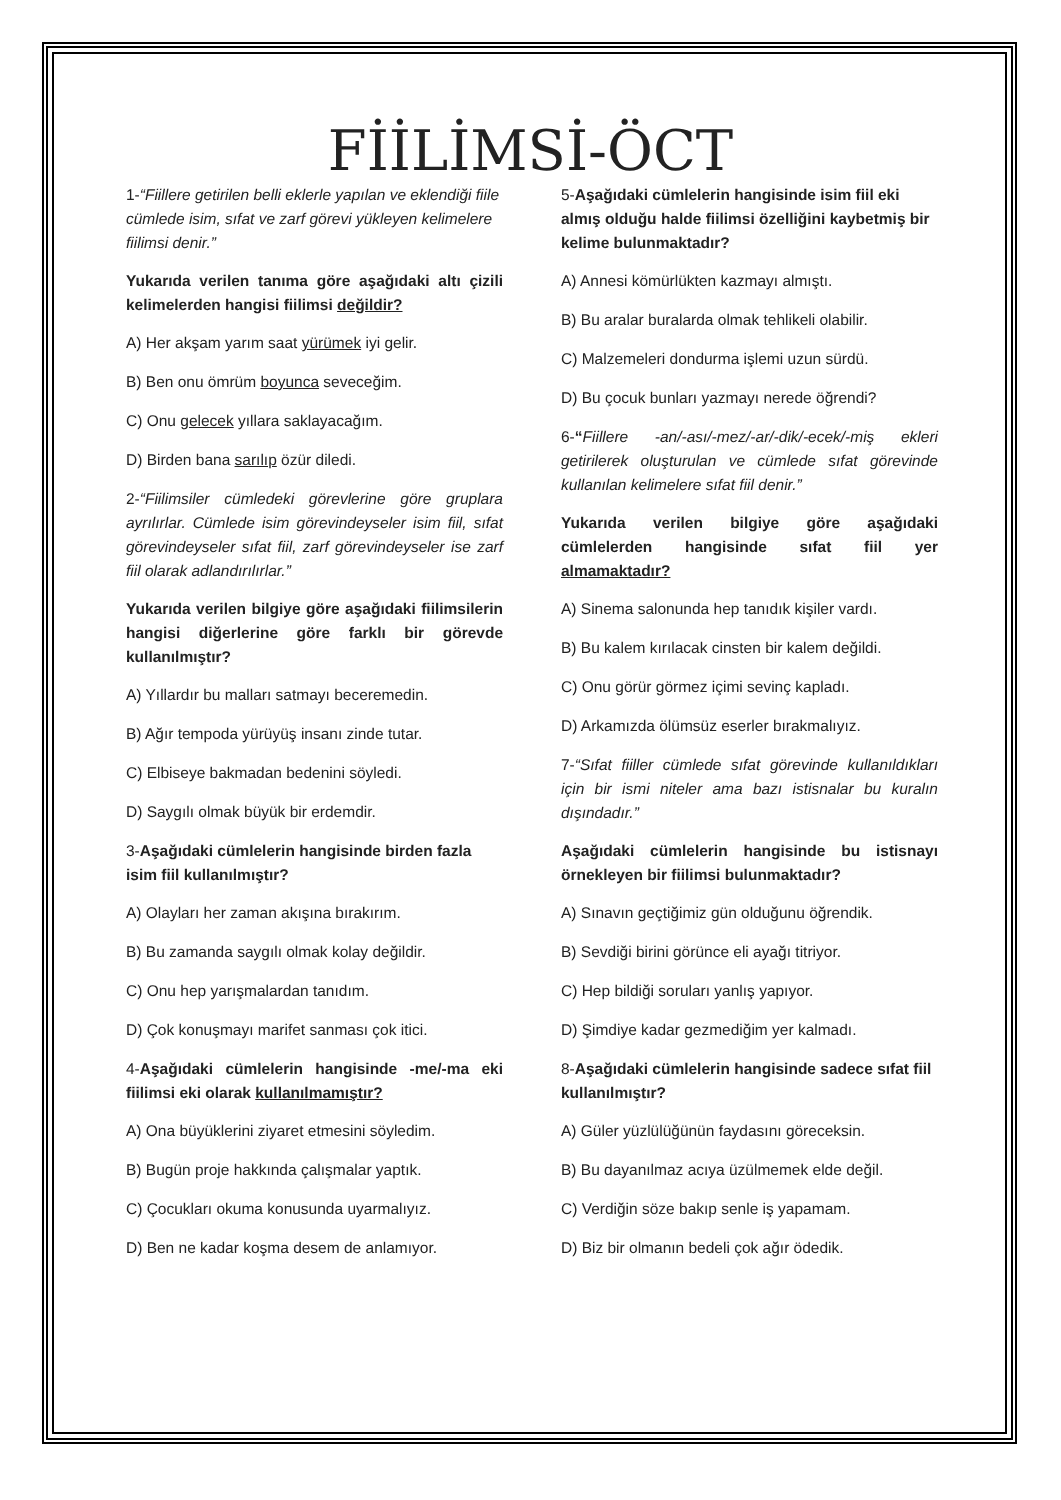FİİLİMSİ-ÖCT
1-“Fiillere getirilen belli eklerle yapılan ve eklendiği fiile cümlede isim, sıfat ve zarf görevi yükleyen kelimelere fiilimsi denir.”
Yukarıda verilen tanıma göre aşağıdaki altı çizili kelimelerden hangisi fiilimsi değildir?
A) Her akşam yarım saat yürümek iyi gelir.
B) Ben onu ömrüm boyunca seveceğim.
C) Onu gelecek yıllara saklayacağım.
D) Birden bana sarılıp özür diledi.
2-“Fiilimsiler cümledeki görevlerine göre gruplara ayrılırlar. Cümlede isim görevindeyseler isim fiil, sıfat görevindeyseler sıfat fiil, zarf görevindeyseler ise zarf fiil olarak adlandırılırlar.”
Yukarıda verilen bilgiye göre aşağıdaki fiilimsilerin hangisi diğerlerine göre farklı bir görevde kullanılmıştır?
A) Yıllardır bu malları satmayı beceremedin.
B) Ağır tempoda yürüyüş insanı zinde tutar.
C) Elbiseye bakmadan bedenini söyledi.
D) Saygılı olmak büyük bir erdemdir.
3-Aşağıdaki cümlelerin hangisinde birden fazla isim fiil kullanılmıştır?
A) Olayları her zaman akışına bırakırım.
B) Bu zamanda saygılı olmak kolay değildir.
C) Onu hep yarışmalardan tanıdım.
D) Çok konuşmayı marifet sanması çok itici.
4-Aşağıdaki cümlelerin hangisinde -me/-ma eki fiilimsi eki olarak kullanılmamıştır?
A) Ona büyüklerini ziyaret etmesini söyledim.
B) Bugün proje hakkında çalışmalar yaptık.
C) Çocukları okuma konusunda uyarmalıyız.
D) Ben ne kadar koşma desem de anlamıyor.
5-Aşağıdaki cümlelerin hangisinde isim fiil eki almış olduğu halde fiilimsi özelliğini kaybetmiş bir kelime bulunmaktadır?
A) Annesi kömürlükten kazmayı almıştı.
B) Bu aralar buralarda olmak tehlikeli olabilir.
C) Malzemeleri dondurma işlemi uzun sürdü.
D) Bu çocuk bunları yazmayı nerede öğrendi?
6-“Fiillere -an/-ası/-mez/-ar/-dik/-ecek/-miş ekleri getirilerek oluşturulan ve cümlede sıfat görevinde kullanılan kelimelere sıfat fiil denir.”
Yukarıda verilen bilgiye göre aşağıdaki cümlelerden hangisinde sıfat fiil yer almamaktadır?
A) Sinema salonunda hep tanıdık kişiler vardı.
B) Bu kalem kırılacak cinsten bir kalem değildi.
C) Onu görür görmez içimi sevinç kapladı.
D) Arkamızda ölümsüz eserler bırakmalıyız.
7-“Sıfat fiiller cümlede sıfat görevinde kullanıldıkları için bir ismi niteler ama bazı istisnalar bu kuralın dışındadır.”
Aşağıdaki cümlelerin hangisinde bu istisnayı örnekleyen bir fiilimsi bulunmaktadır?
A) Sınavın geçtiğimiz gün olduğunu öğrendik.
B) Sevdiği birini görünce eli ayağı titriyor.
C) Hep bildiği soruları yanlış yapıyor.
D) Şimdiye kadar gezmediğim yer kalmadı.
8-Aşağıdaki cümlelerin hangisinde sadece sıfat fiil kullanılmıştır?
A) Güler yüzlülüğünün faydasını göreceksin.
B) Bu dayanılmaz acıya üzülmemek elde değil.
C) Verdiğin söze bakıp senle iş yapamam.
D) Biz bir olmanın bedeli çok ağır ödedik.